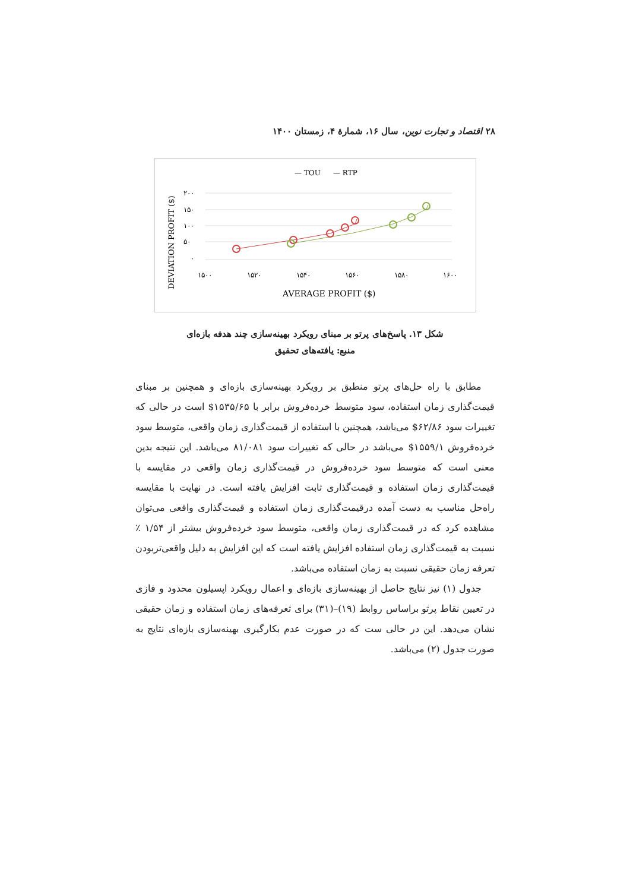۲۸ اقتصاد و تجارت نوین، سال ۱۶، شمارهٔ ۴، زمستان ۱۴۰۰
— TOU
— RTP
۲۰۰
۱۵۰
۱۰۰
۵۰
۰
۱۵۰۰
۱۵۲۰
۱۵۴۰
۱۵۶۰
۱۵۸۰
۱۶۰۰
AVERAGE PROFIT ($)
DEVIATION PROFIT ($)
شکل ۱۳. پاسخ‌های پرتو بر مبنای رویکرد بهینه‌سازی چند هدفه بازه‌ای
منبع: یافته‌های تحقیق
مطابق با راه حل‌های پرتو منطبق بر رویکرد بهینه‌سازی بازه‌ای و همچنین بر مبنای قیمت‌گذاری زمان استفاده، سود متوسط خرده‌فروش برابر با ۱۵۳۵/۶۵$ است در حالی که تغییرات سود ۶۲/۸۶$ می‌باشد، همچنین با استفاده از قیمت‌گذاری زمان واقعی، متوسط سود خرده‌فروش ۱۵۵۹/۱$ می‌باشد در حالی که تغییرات سود ۸۱/۰۸۱ می‌باشد. این نتیجه بدین معنی است که متوسط سود خرده‌فروش در قیمت‌گذاری زمان واقعی در مقایسه با قیمت‌گذاری زمان استفاده و قیمت‌گذاری ثابت افزایش یافته است. در نهایت با مقایسه راه‌حل مناسب به دست آمده درقیمت‌گذاری زمان استفاده و قیمت‌گذاری واقعی می‌توان مشاهده کرد که در قیمت‌گذاری زمان واقعی، متوسط سود خرده‌فروش بیشتر از ۱/۵۴ ٪ نسبت به قیمت‌گذاری زمان استفاده افزایش یافته است که این افزایش به دلیل واقعی‌تربودن تعرفه زمان حقیقی نسبت به زمان استفاده می‌باشد.
جدول (۱) نیز نتایج حاصل از بهینه‌سازی بازه‌ای و اعمال رویکرد اپسیلون محدود و فازی در تعیین نقاط پرتو براساس روابط (۱۹)–(۳۱) برای تعرفه‌های زمان استفاده و زمان حقیقی نشان می‌دهد. این در حالی ست که در صورت عدم بکارگیری بهینه‌سازی بازه‌ای نتایج به صورت جدول (۲) می‌باشد.